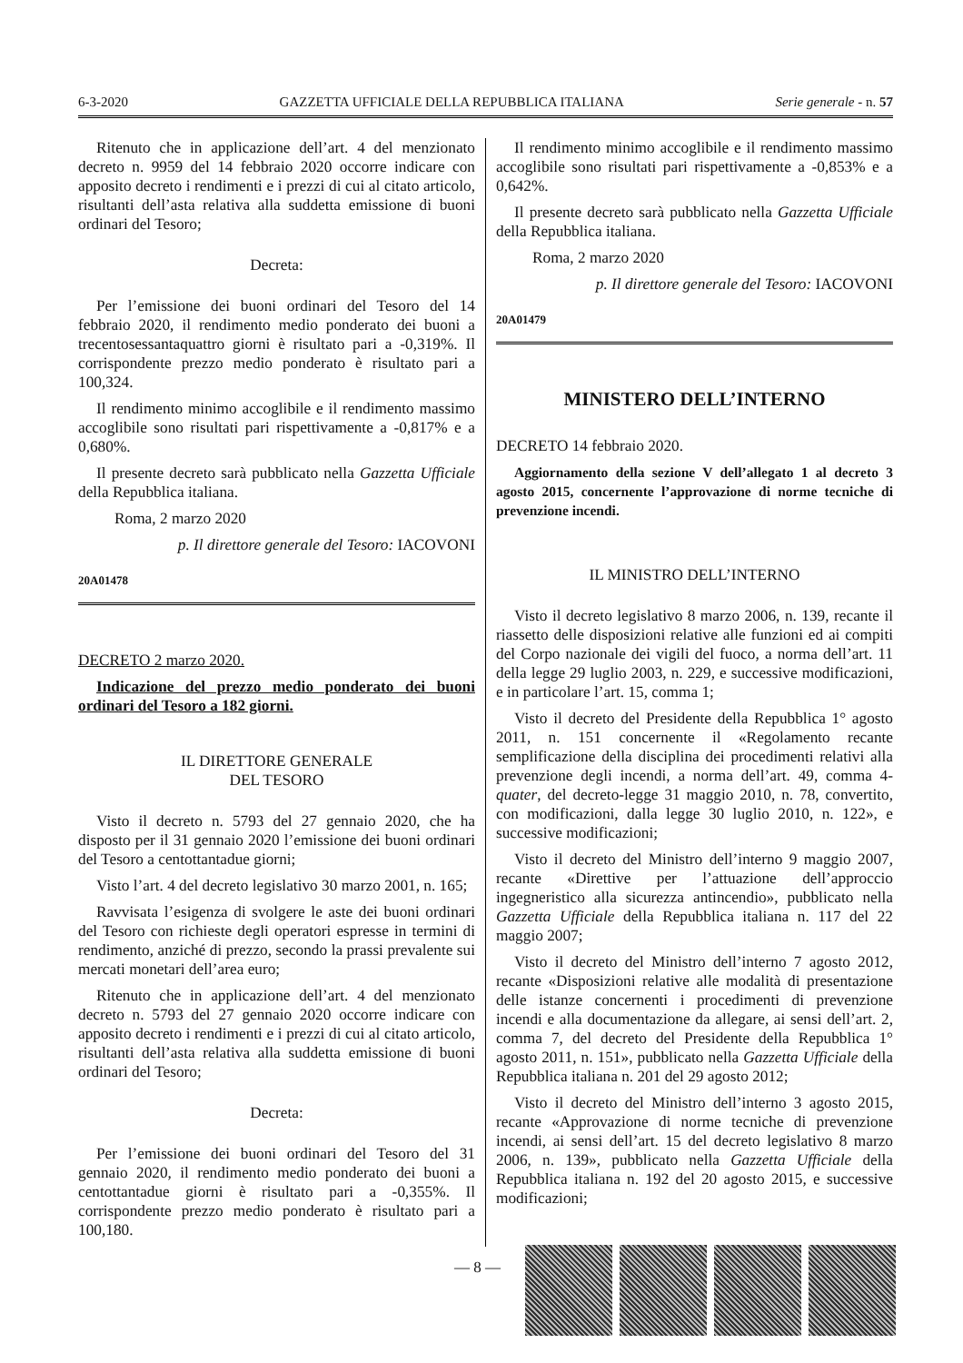6-3-2020 GAZZETTA UFFICIALE DELLA REPUBBLICA ITALIANA Serie generale - n. 57
Ritenuto che in applicazione dell’art. 4 del menzionato decreto n. 9959 del 14 febbraio 2020 occorre indicare con apposito decreto i rendimenti e i prezzi di cui al citato articolo, risultanti dell’asta relativa alla suddetta emissione di buoni ordinari del Tesoro;
Decreta:
Per l’emissione dei buoni ordinari del Tesoro del 14 febbraio 2020, il rendimento medio ponderato dei buoni a trecentosessantaquattro giorni è risultato pari a -0,319%. Il corrispondente prezzo medio ponderato è risultato pari a 100,324.
Il rendimento minimo accoglibile e il rendimento massimo accoglibile sono risultati pari rispettivamente a -0,817% e a 0,680%.
Il presente decreto sarà pubblicato nella Gazzetta Ufficiale della Repubblica italiana.
Roma, 2 marzo 2020
p. Il direttore generale del Tesoro: IACOVONI
20A01478
DECRETO 2 marzo 2020.
Indicazione del prezzo medio ponderato dei buoni ordinari del Tesoro a 182 giorni.
IL DIRETTORE GENERALE
DEL TESORO
Visto il decreto n. 5793 del 27 gennaio 2020, che ha disposto per il 31 gennaio 2020 l’emissione dei buoni ordinari del Tesoro a centottantadue giorni;
Visto l’art. 4 del decreto legislativo 30 marzo 2001, n. 165;
Ravvisata l’esigenza di svolgere le aste dei buoni ordinari del Tesoro con richieste degli operatori espresse in termini di rendimento, anziché di prezzo, secondo la prassi prevalente sui mercati monetari dell’area euro;
Ritenuto che in applicazione dell’art. 4 del menzionato decreto n. 5793 del 27 gennaio 2020 occorre indicare con apposito decreto i rendimenti e i prezzi di cui al citato articolo, risultanti dell’asta relativa alla suddetta emissione di buoni ordinari del Tesoro;
Decreta:
Per l’emissione dei buoni ordinari del Tesoro del 31 gennaio 2020, il rendimento medio ponderato dei buoni a centottantadue giorni è risultato pari a -0,355%. Il corrispondente prezzo medio ponderato è risultato pari a 100,180.
Il rendimento minimo accoglibile e il rendimento massimo accoglibile sono risultati pari rispettivamente a -0,853% e a 0,642%.
Il presente decreto sarà pubblicato nella Gazzetta Ufficiale della Repubblica italiana.
Roma, 2 marzo 2020
p. Il direttore generale del Tesoro: IACOVONI
20A01479
MINISTERO DELL’INTERNO
DECRETO 14 febbraio 2020.
Aggiornamento della sezione V dell’allegato 1 al decreto 3 agosto 2015, concernente l’approvazione di norme tecniche di prevenzione incendi.
IL MINISTRO DELL’INTERNO
Visto il decreto legislativo 8 marzo 2006, n. 139, recante il riassetto delle disposizioni relative alle funzioni ed ai compiti del Corpo nazionale dei vigili del fuoco, a norma dell’art. 11 della legge 29 luglio 2003, n. 229, e successive modificazioni, e in particolare l’art. 15, comma 1;
Visto il decreto del Presidente della Repubblica 1° agosto 2011, n. 151 concernente il «Regolamento recante semplificazione della disciplina dei procedimenti relativi alla prevenzione degli incendi, a norma dell’art. 49, comma 4-quater, del decreto-legge 31 maggio 2010, n. 78, convertito, con modificazioni, dalla legge 30 luglio 2010, n. 122», e successive modificazioni;
Visto il decreto del Ministro dell’interno 9 maggio 2007, recante «Direttive per l’attuazione dell’approccio ingegneristico alla sicurezza antincendio», pubblicato nella Gazzetta Ufficiale della Repubblica italiana n. 117 del 22 maggio 2007;
Visto il decreto del Ministro dell’interno 7 agosto 2012, recante «Disposizioni relative alle modalità di presentazione delle istanze concernenti i procedimenti di prevenzione incendi e alla documentazione da allegare, ai sensi dell’art. 2, comma 7, del decreto del Presidente della Repubblica 1° agosto 2011, n. 151», pubblicato nella Gazzetta Ufficiale della Repubblica italiana n. 201 del 29 agosto 2012;
Visto il decreto del Ministro dell’interno 3 agosto 2015, recante «Approvazione di norme tecniche di prevenzione incendi, ai sensi dell’art. 15 del decreto legislativo 8 marzo 2006, n. 139», pubblicato nella Gazzetta Ufficiale della Repubblica italiana n. 192 del 20 agosto 2015, e successive modificazioni;
— 8 —